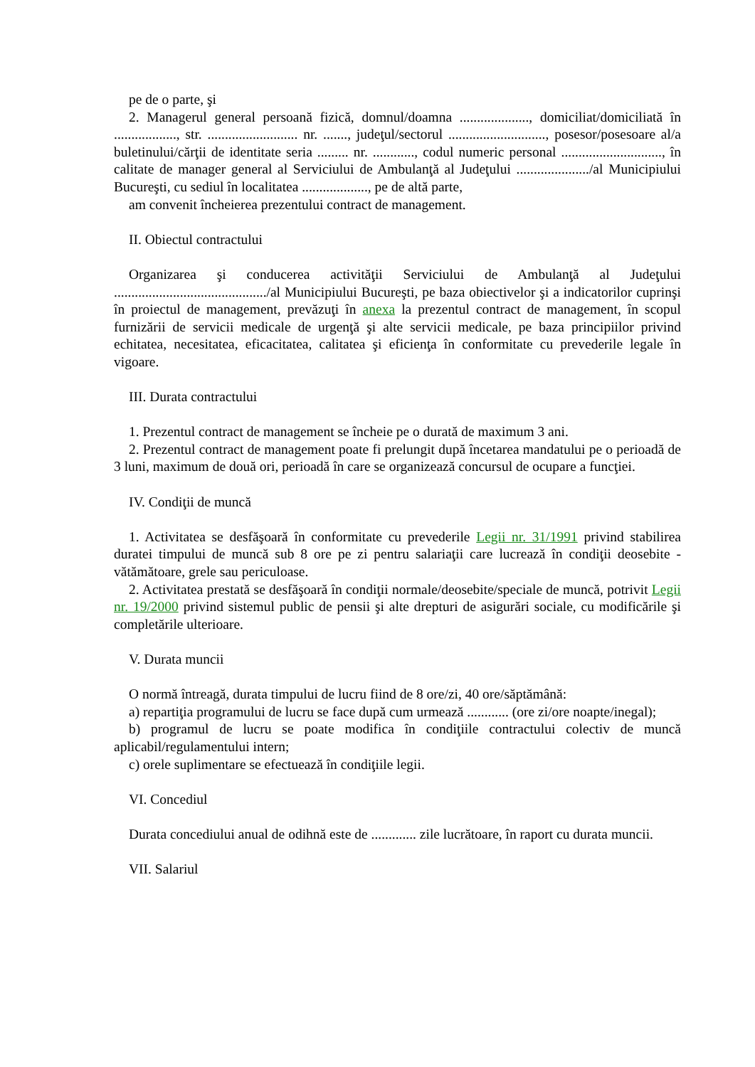pe de o parte, şi
2. Managerul general persoană fizică, domnul/doamna ...................., domiciliat/domiciliată în .................., str. .......................... nr. ......., judeţul/sectorul ............................, posesor/posesoare al/a buletinului/cărţii de identitate seria ......... nr. ............, codul numeric personal ............................., în calitate de manager general al Serviciului de Ambulanţă al Judeţului ...................../al Municipiului Bucureşti, cu sediul în localitatea ..................., pe de altă parte,
am convenit încheierea prezentului contract de management.
II. Obiectul contractului
Organizarea şi conducerea activităţii Serviciului de Ambulanţă al Judeţului ............................................/al Municipiului Bucureşti, pe baza obiectivelor şi a indicatorilor cuprinşi în proiectul de management, prevăzuţi în anexa la prezentul contract de management, în scopul furnizării de servicii medicale de urgenţă şi alte servicii medicale, pe baza principiilor privind echitatea, necesitatea, eficacitatea, calitatea şi eficienţa în conformitate cu prevederile legale în vigoare.
III. Durata contractului
1. Prezentul contract de management se încheie pe o durată de maximum 3 ani.
2. Prezentul contract de management poate fi prelungit după încetarea mandatului pe o perioadă de 3 luni, maximum de două ori, perioadă în care se organizează concursul de ocupare a funcţiei.
IV. Condiţii de muncă
1. Activitatea se desfăşoară în conformitate cu prevederile Legii nr. 31/1991 privind stabilirea duratei timpului de muncă sub 8 ore pe zi pentru salariaţii care lucrează în condiţii deosebite - vătămătoare, grele sau periculoase.
2. Activitatea prestată se desfăşoară în condiţii normale/deosebite/speciale de muncă, potrivit Legii nr. 19/2000 privind sistemul public de pensii şi alte drepturi de asigurări sociale, cu modificările şi completările ulterioare.
V. Durata muncii
O normă întreagă, durata timpului de lucru fiind de 8 ore/zi, 40 ore/săptămână:
a) repartiţia programului de lucru se face după cum urmează ............ (ore zi/ore noapte/inegal);
b) programul de lucru se poate modifica în condiţiile contractului colectiv de muncă aplicabil/regulamentului intern;
c) orele suplimentare se efectuează în condiţiile legii.
VI. Concediul
Durata concediului anual de odihnă este de ............. zile lucrătoare, în raport cu durata muncii.
VII. Salariul